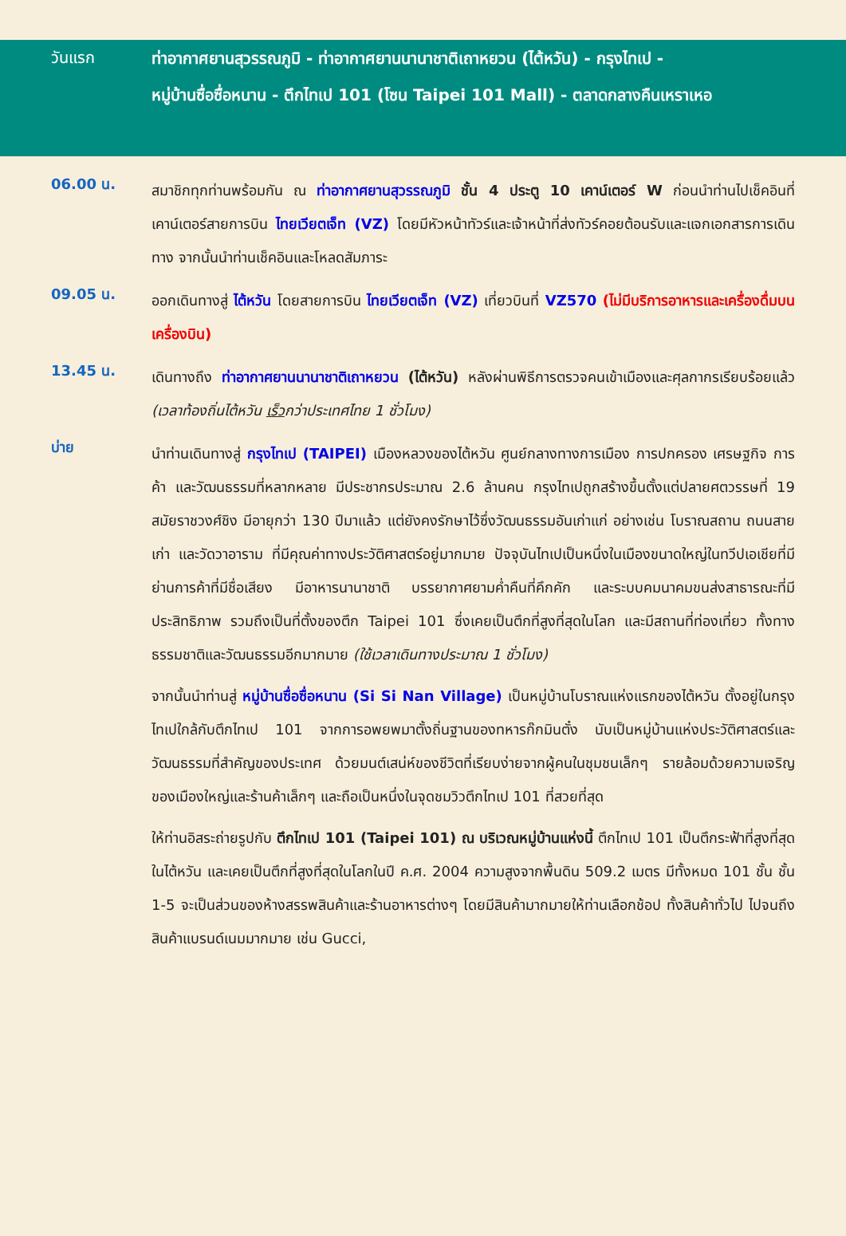วันแรก
ท่าอากาศยานสุวรรณภูมิ - ท่าอากาศยานนานาชาติเถาหยวน (ไต้หวัน) - กรุงไทเป -
หมู่บ้านซื่อซื่อหนาน - ตึกไทเป 101 (โซน Taipei 101 Mall) - ตลาดกลางคืนเหราเหอ
06.00 น.
สมาชิกทุกท่านพร้อมกัน ณ ท่าอากาศยานสุวรรณภูมิ ชั้น 4 ประตู 10 เคาน์เตอร์ W ก่อนนำท่านไปเช็คอินที่เคาน์เตอร์สายการบิน ไทยเวียตเจ็ท (VZ) โดยมีหัวหน้าทัวร์และเจ้าหน้าที่ส่งทัวร์คอยต้อนรับและแจกเอกสารการเดินทาง จากนั้นนำท่านเช็คอินและโหลดสัมภาระ
09.05 น.
ออกเดินทางสู่ ไต้หวัน โดยสายการบิน ไทยเวียตเจ็ท (VZ) เที่ยวบินที่ VZ570 (ไม่มีบริการอาหารและเครื่องดื่มบนเครื่องบิน)
13.45 น.
เดินทางถึง ท่าอากาศยานนานาชาติเถาหยวน (ไต้หวัน) หลังผ่านพิธีการตรวจคนเข้าเมืองและศุลกากรเรียบร้อยแล้ว (เวลาท้องถิ่นไต้หวัน เร็วกว่าประเทศไทย 1 ชั่วโมง)
บ่าย
นำท่านเดินทางสู่ กรุงไทเป (TAIPEI) เมืองหลวงของไต้หวัน ศูนย์กลางทางการเมือง การปกครอง เศรษฐกิจ การค้า และวัฒนธรรมที่หลากหลาย มีประชากรประมาณ 2.6 ล้านคน กรุงไทเปถูกสร้างขึ้นตั้งแต่ปลายศตวรรษที่ 19 สมัยราชวงศ์ชิง มีอายุกว่า 130 ปีมาแล้ว แต่ยังคงรักษาไว้ซึ่งวัฒนธรรมอันเก่าแก่ อย่างเช่น โบราณสถาน ถนนสายเก่า และวัดวาอาราม ที่มีคุณค่าทางประวัติศาสตร์อยู่มากมาย ปัจจุบันไทเปเป็นหนึ่งในเมืองขนาดใหญ่ในทวีปเอเชียที่มีย่านการค้าที่มีชื่อเสียง มีอาหารนานาชาติ บรรยากาศยามค่ำคืนที่คึกคัก และระบบคมนาคมขนส่งสาธารณะที่มีประสิทธิภาพ รวมถึงเป็นที่ตั้งของตึก Taipei 101 ซึ่งเคยเป็นตึกที่สูงที่สุดในโลก และมีสถานที่ท่องเที่ยว ทั้งทางธรรมชาติและวัฒนธรรมอีกมากมาย (ใช้เวลาเดินทางประมาณ 1 ชั่วโมง)
จากนั้นนำท่านสู่ หมู่บ้านซื่อซื่อหนาน (Si Si Nan Village) เป็นหมู่บ้านโบราณแห่งแรกของไต้หวัน ตั้งอยู่ในกรุงไทเปใกล้กับตึกไทเป 101 จากการอพยพมาตั้งถิ่นฐานของทหารก๊กมินตั๋ง นับเป็นหมู่บ้านแห่งประวัติศาสตร์และวัฒนธรรมที่สำคัญของประเทศ ด้วยมนต์เสน่ห์ของชีวิตที่เรียบง่ายจากผู้คนในชุมชนเล็กๆ รายล้อมด้วยความเจริญของเมืองใหญ่และร้านค้าเล็กๆ และถือเป็นหนึ่งในจุดชมวิวตึกไทเป 101 ที่สวยที่สุด
ให้ท่านอิสระถ่ายรูปกับ ตึกไทเป 101 (Taipei 101) ณ บริเวณหมู่บ้านแห่งนี้ ตึกไทเป 101 เป็นตึกระฟ้าที่สูงที่สุดในไต้หวัน และเคยเป็นตึกที่สูงที่สุดในโลกในปี ค.ศ. 2004 ความสูงจากพื้นดิน 509.2 เมตร มีทั้งหมด 101 ชั้น ชั้น 1-5 จะเป็นส่วนของห้างสรรพสินค้าและร้านอาหารต่างๆ โดยมีสินค้ามากมายให้ท่านเลือกช้อป ทั้งสินค้าทั่วไป ไปจนถึงสินค้าแบรนด์เนมมากมาย เช่น Gucci,